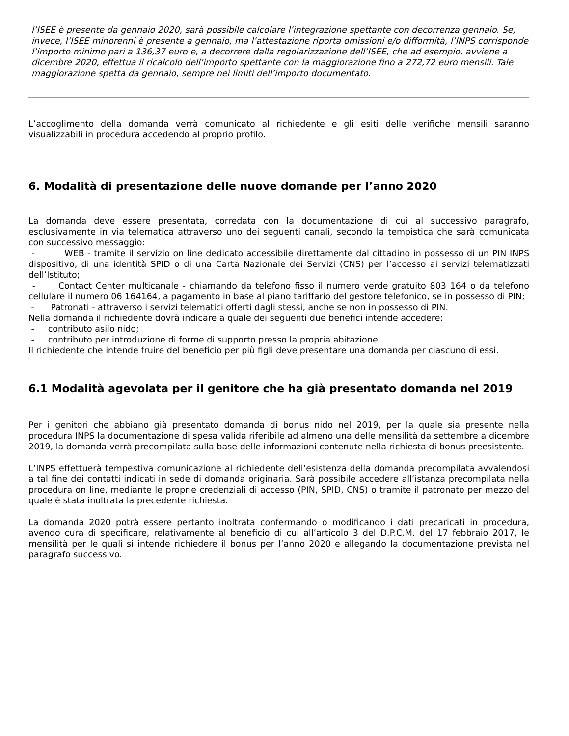l’ISEE è presente da gennaio 2020, sarà possibile calcolare l’integrazione spettante con decorrenza gennaio. Se, invece, l’ISEE minorenni è presente a gennaio, ma l’attestazione riporta omissioni e/o difformità, l’INPS corrisponde l’importo minimo pari a 136,37 euro e, a decorrere dalla regolarizzazione dell’ISEE, che ad esempio, avviene a dicembre 2020, effettua il ricalcolo dell’importo spettante con la maggiorazione fino a 272,72 euro mensili. Tale maggiorazione spetta da gennaio, sempre nei limiti dell’importo documentato.
L’accoglimento della domanda verrà comunicato al richiedente e gli esiti delle verifiche mensili saranno visualizzabili in procedura accedendo al proprio profilo.
6. Modalità di presentazione delle nuove domande per l’anno 2020
La domanda deve essere presentata, corredata con la documentazione di cui al successivo paragrafo, esclusivamente in via telematica attraverso uno dei seguenti canali, secondo la tempistica che sarà comunicata con successivo messaggio:
- WEB - tramite il servizio on line dedicato accessibile direttamente dal cittadino in possesso di un PIN INPS dispositivo, di una identità SPID o di una Carta Nazionale dei Servizi (CNS) per l’accesso ai servizi telematizzati dell’Istituto;
- Contact Center multicanale - chiamando da telefono fisso il numero verde gratuito 803 164 o da telefono cellulare il numero 06 164164, a pagamento in base al piano tariffario del gestore telefonico, se in possesso di PIN;
- Patronati - attraverso i servizi telematici offerti dagli stessi, anche se non in possesso di PIN.
Nella domanda il richiedente dovrà indicare a quale dei seguenti due benefici intende accedere:
- contributo asilo nido;
- contributo per introduzione di forme di supporto presso la propria abitazione.
Il richiedente che intende fruire del beneficio per più figli deve presentare una domanda per ciascuno di essi.
6.1 Modalità agevolata per il genitore che ha già presentato domanda nel 2019
Per i genitori che abbiano già presentato domanda di bonus nido nel 2019, per la quale sia presente nella procedura INPS la documentazione di spesa valida riferibile ad almeno una delle mensilità da settembre a dicembre 2019, la domanda verrà precompilata sulla base delle informazioni contenute nella richiesta di bonus preesistente.
L’INPS effettuerà tempestiva comunicazione al richiedente dell’esistenza della domanda precompilata avvalendosi a tal fine dei contatti indicati in sede di domanda originaria. Sarà possibile accedere all’istanza precompilata nella procedura on line, mediante le proprie credenziali di accesso (PIN, SPID, CNS) o tramite il patronato per mezzo del quale è stata inoltrata la precedente richiesta.
La domanda 2020 potrà essere pertanto inoltrata confermando o modificando i dati precaricati in procedura, avendo cura di specificare, relativamente al beneficio di cui all’articolo 3 del D.P.C.M. del 17 febbraio 2017, le mensilità per le quali si intende richiedere il bonus per l’anno 2020 e allegando la documentazione prevista nel paragrafo successivo.